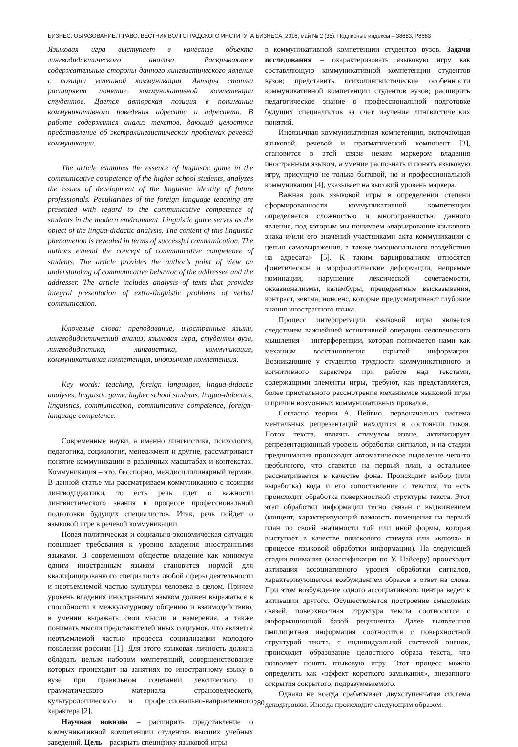БИЗНЕС. ОБРАЗОВАНИЕ. ПРАВО. ВЕСТНИК ВОЛГОГРАДСКОГО ИНСТИТУТА БИЗНЕСА, 2016, май № 2 (35). Подписные индексы – 38683, Р8683
Языковая игра выступает в качестве объекта лингводидактического анализа. Раскрываются содержательные стороны данного лингвистического явления с позиции успешной коммуникации. Авторы статьи расширяют понятие коммуникативной компетенции студентов. Дается авторская позиция в понимании коммуникативного поведения адресата и адресанта. В работе содержится анализ текстов, дающий целостное представление об экстралингвистических проблемах речевой коммуникации.
The article examines the essence of linguistic game in the communicative competence of the higher school students, analyzes the issues of development of the linguistic identity of future professionals. Peculiarities of the foreign language teaching are presented with regard to the communicative competence of students in the modern environment. Linguistic game serves as the object of the lingua-didactic analysis. The content of this linguistic phenomenon is revealed in terms of successful communication. The authors expend the concept of communicative competence of students. The article provides the author’s point of view on understanding of communicative behavior of the addressee and the addresser. The article includes analysis of texts that provides integral presentation of extra-linguistic problems of verbal communication.
Ключевые слова: преподавание, иностранные языки, лингводидактический анализ, языковая игра, студенты вуза, лингводидактика, лингвистика, коммуникация, коммуникативная компетенция, иноязычная компетенция.
Key words: teaching, foreign languages, lingua-didactic analyses, linguistic game, higher school students, lingua-didactics, linguistics, communication, communicative competence, foreign-language competence.
Современные науки, а именно лингвистика, психология, педагогика, социология, менеджмент и другие, рассматривают понятие коммуникации в различных масштабах и контекстах. Коммуникация – это, бесспорно, междисциплинарный термин. В данной статье мы рассматриваем коммуникацию с позиции лингводидактики, то есть речь идет о важности лингвистического знания в процессе профессиональной подготовки будущих специалистов. Итак, речь пойдет о языковой игре в речевой коммуникации.
Новая политическая и социально-экономическая ситуация повышает требования к уровню владения иностранными языками. В современном обществе владение как минимум одним иностранным языком становится нормой для квалифицированного специалиста любой сферы деятельности и неотъемлемой частью культуры человека в целом. Причем уровень владения иностранным языком должен выражаться в способности к межкультурному общению и взаимодействию, в умении выражать свои мысли и намерения, а также понимать мысли представителей иных социумов, что является неотъемлемой частью процесса социализации молодого поколения россиян [1]. Для этого языковая личность должна обладать целым набором компетенций, совершенствование которых происходит на занятиях по иностранному языку в вузе при правильном сочетании лексического и грамматического материала страноведческого, культурологического и профессионально-направленного характера [2].
Научная новизна – расширить представление о коммуникативной компетенции студентов высших учебных заведений. Цель – раскрыть специфику языковой игры
в коммуникативной компетенции студентов вузов. Задачи исследования – охарактеризовать языковую игру как составляющую коммуникативной компетенции студентов вузов; представить психолингвистические особенности коммуникативной компетенции студентов вузов; расширить педагогическое знание о профессиональной подготовке будущих специалистов за счет изучения лингвистических понятий.
Иноязычная коммуникативная компетенция, включающая языковой, речевой и прагматический компонент [3], становится в этой связи неким маркером владения иностранным языком, а умение распознать и понять языковую игру, присущую не только бытовой, но и профессиональной коммуникации [4], указывает на высокий уровень маркера.
Важная роль языковой игры в определении степени сформированности коммуникативной компетенции определяется сложностью и многогранностью данного явления, под которым мы понимаем «варьирование языкового знака и/или его значений участниками акта коммуникации с целью самовыражения, а также эмоционального воздействия на адресата» [5]. К таким варьированиям относятся фонетические и морфологические деформации, непрямые номинации, нарушение лексической сочетаемости, окказионализмы, каламбуры, прецедентные высказывания, контраст, зевгма, нонсенс, которые предусматривают глубокие знания иностранного языка.
Процесс интерпретации языковой игры является следствием важнейшей когнитивной операции человеческого мышления – интерференции, которая понимается нами как механизм восстановления скрытой информации. Возникающие у студентов трудности коммуникативного и когнитивного характера при работе над текстами, содержащими элементы игры, требуют, как представляется, более пристального рассмотрения механизмов языковой игры и причин возможных коммуникативных провалов.
Согласно теории А. Пейвио, первоначально система ментальных репрезентаций находится в состоянии покоя. Поток текста, являясь стимулом извне, активизирует репрезентационный уровень обработки сигналов, и на стадии предвнимания происходит автоматическое выделение чего-то необычного, что ставится на первый план, а остальное рассматривается в качестве фона. Происходит выбор (или выработка) кода и его сопоставление с текстом, то есть происходит обработка поверхностной структуры текста. Этот этап обработки информации тесно связан с выдвижением (концепт, характеризующий важность помещения на первый план по своей значимости той или иной формы, которая выступает в качестве поискового стимула или «ключа» в процессе языковой обработки информации). На следующей стадии внимания (классификация по У. Найсеру) происходит активация ассоциативного уровня обработки сигналов, характеризующегося возбуждением образов в ответ на слова. При этом возбуждение одного ассоциативного центра ведет к активации другого. Осуществляется построение смысловых связей, поверхностная структура текста соотносится с информационной базой реципиента. Далее выявленная имплицитная информация соотносится с поверхностной структурой текста, с индивидуальной системой оценок, происходит образование целостного образа текста, что позволяет понять языковую игру. Этот процесс можно определить как «эффект короткого замыкания», внезапного открытия сокрытого, подразумеваемого.
Однако не всегда срабатывает двухступенчатая система декодировки. Иногда происходит следующим образом:
280